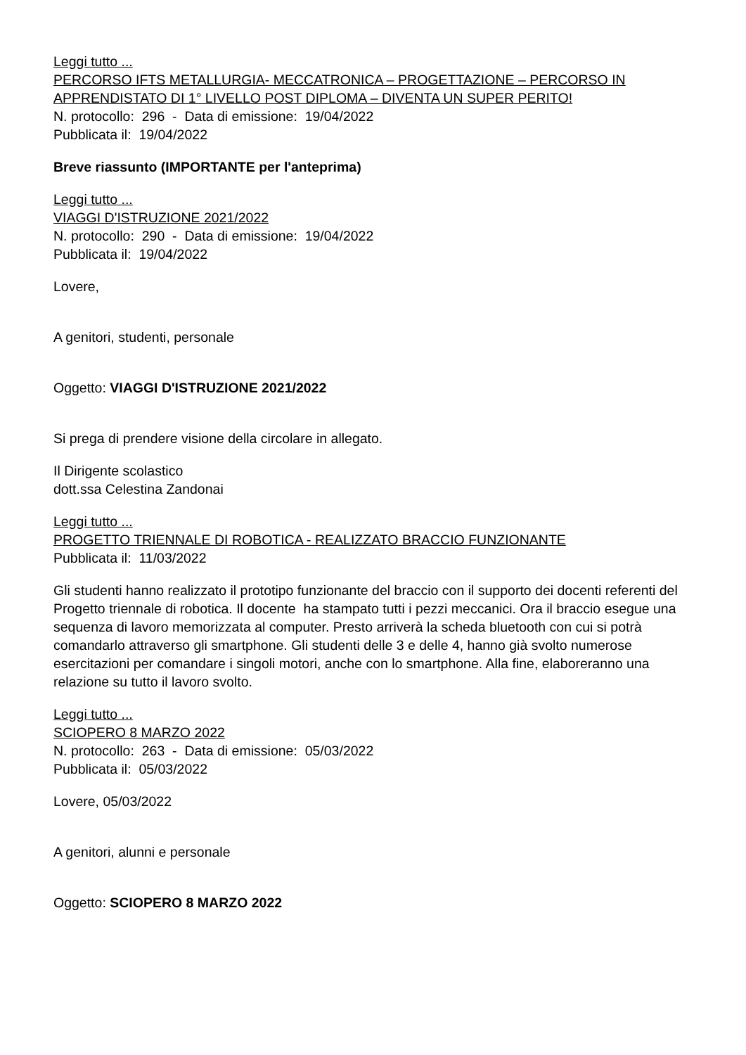Leggi tutto ...
PERCORSO IFTS METALLURGIA- MECCATRONICA – PROGETTAZIONE – PERCORSO IN APPRENDISTATO DI 1° LIVELLO POST DIPLOMA – DIVENTA UN SUPER PERITO!
N. protocollo: 296 - Data di emissione: 19/04/2022
Pubblicata il: 19/04/2022
Breve riassunto (IMPORTANTE per l'anteprima)
Leggi tutto ...
VIAGGI D'ISTRUZIONE 2021/2022
N. protocollo: 290 - Data di emissione: 19/04/2022
Pubblicata il: 19/04/2022
Lovere,
A genitori, studenti, personale
Oggetto: VIAGGI D'ISTRUZIONE 2021/2022
Si prega di prendere visione della circolare in allegato.
Il Dirigente scolastico
dott.ssa Celestina Zandonai
Leggi tutto ...
PROGETTO TRIENNALE DI ROBOTICA - REALIZZATO BRACCIO FUNZIONANTE
Pubblicata il: 11/03/2022
Gli studenti hanno realizzato il prototipo funzionante del braccio con il supporto dei docenti referenti del Progetto triennale di robotica. Il docente ha stampato tutti i pezzi meccanici. Ora il braccio esegue una sequenza di lavoro memorizzata al computer. Presto arriverà la scheda bluetooth con cui si potrà comandarlo attraverso gli smartphone. Gli studenti delle 3 e delle 4, hanno già svolto numerose esercitazioni per comandare i singoli motori, anche con lo smartphone. Alla fine, elaboreranno una relazione su tutto il lavoro svolto.
Leggi tutto ...
SCIOPERO 8 MARZO 2022
N. protocollo: 263 - Data di emissione: 05/03/2022
Pubblicata il: 05/03/2022
Lovere, 05/03/2022
A genitori, alunni e personale
Oggetto: SCIOPERO 8 MARZO 2022